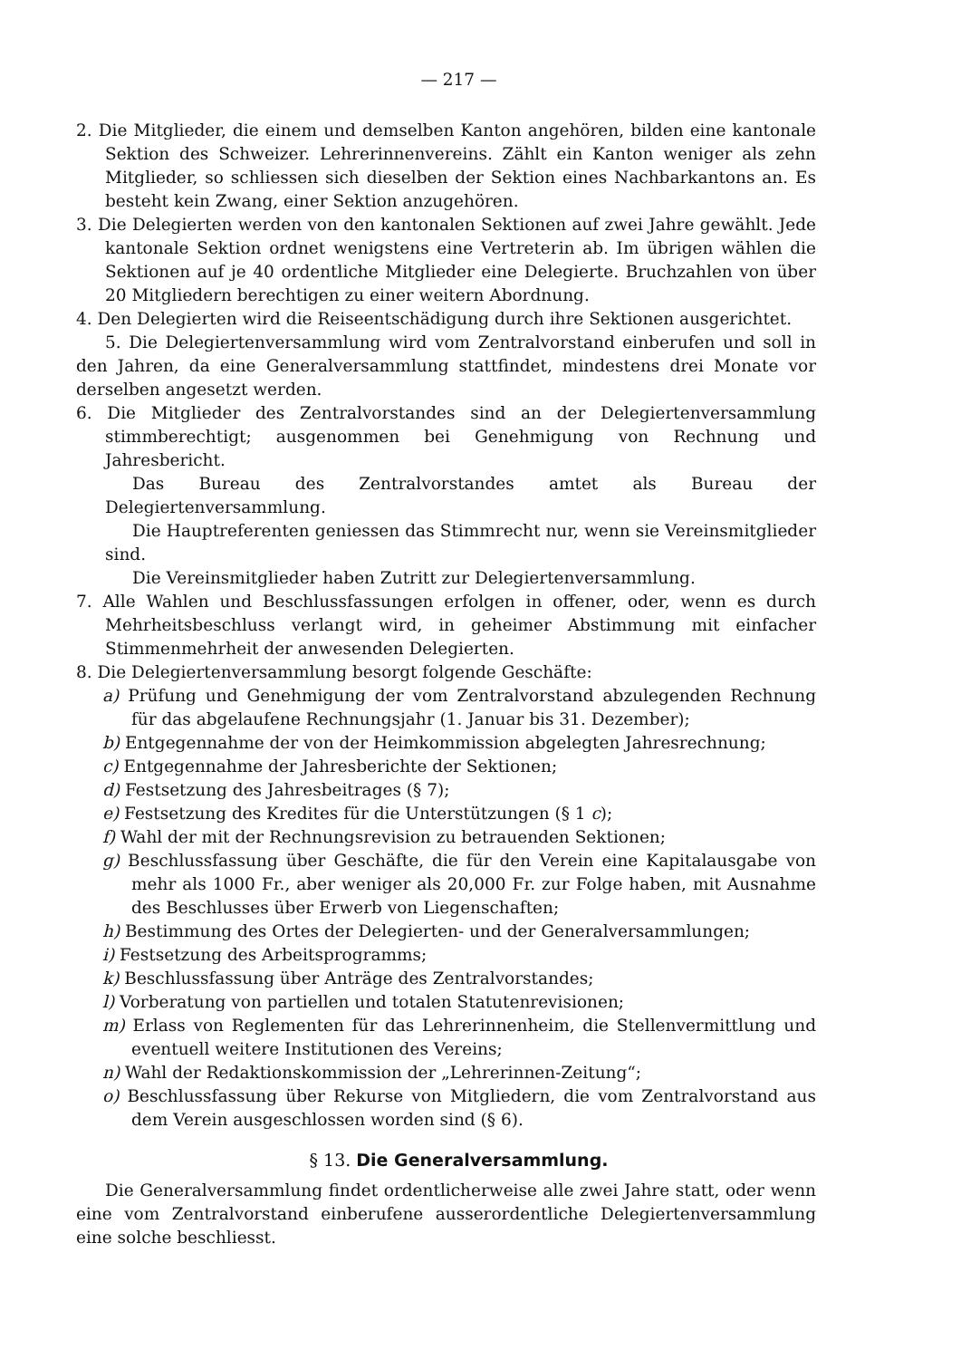— 217 —
2. Die Mitglieder, die einem und demselben Kanton angehören, bilden eine kantonale Sektion des Schweizer. Lehrerinnenvereins. Zählt ein Kanton weniger als zehn Mitglieder, so schliessen sich dieselben der Sektion eines Nachbarkantons an. Es besteht kein Zwang, einer Sektion anzugehören.
3. Die Delegierten werden von den kantonalen Sektionen auf zwei Jahre gewählt. Jede kantonale Sektion ordnet wenigstens eine Vertreterin ab. Im übrigen wählen die Sektionen auf je 40 ordentliche Mitglieder eine Delegierte. Bruchzahlen von über 20 Mitgliedern berechtigen zu einer weitern Abordnung.
4. Den Delegierten wird die Reiseentschädigung durch ihre Sektionen ausgerichtet.
5. Die Delegiertenversammlung wird vom Zentralvorstand einberufen und soll in den Jahren, da eine Generalversammlung stattfindet, mindestens drei Monate vor derselben angesetzt werden.
6. Die Mitglieder des Zentralvorstandes sind an der Delegiertenversammlung stimmberechtigt; ausgenommen bei Genehmigung von Rechnung und Jahresbericht.
Das Bureau des Zentralvorstandes amtet als Bureau der Delegiertenversammlung.
Die Hauptreferenten geniessen das Stimmrecht nur, wenn sie Vereinsmitglieder sind.
Die Vereinsmitglieder haben Zutritt zur Delegiertenversammlung.
7. Alle Wahlen und Beschlussfassungen erfolgen in offener, oder, wenn es durch Mehrheitsbeschluss verlangt wird, in geheimer Abstimmung mit einfacher Stimmenmehrheit der anwesenden Delegierten.
8. Die Delegiertenversammlung besorgt folgende Geschäfte:
a) Prüfung und Genehmigung der vom Zentralvorstand abzulegenden Rechnung für das abgelaufene Rechnungsjahr (1. Januar bis 31. Dezember);
b) Entgegennahme der von der Heimkommission abgelegten Jahresrechnung;
c) Entgegennahme der Jahresberichte der Sektionen;
d) Festsetzung des Jahresbeitrages (§ 7);
e) Festsetzung des Kredites für die Unterstützungen (§ 1 c);
f) Wahl der mit der Rechnungsrevision zu betrauenden Sektionen;
g) Beschlussfassung über Geschäfte, die für den Verein eine Kapitalausgabe von mehr als 1000 Fr., aber weniger als 20,000 Fr. zur Folge haben, mit Ausnahme des Beschlusses über Erwerb von Liegenschaften;
h) Bestimmung des Ortes der Delegierten- und der Generalversammlungen;
i) Festsetzung des Arbeitsprogramms;
k) Beschlussfassung über Anträge des Zentralvorstandes;
l) Vorberatung von partiellen und totalen Statutenrevisionen;
m) Erlass von Reglementen für das Lehrerinnenheim, die Stellenvermittlung und eventuell weitere Institutionen des Vereins;
n) Wahl der Redaktionskommission der „Lehrerinnen-Zeitung“;
o) Beschlussfassung über Rekurse von Mitgliedern, die vom Zentralvorstand aus dem Verein ausgeschlossen worden sind (§ 6).
§ 13. Die Generalversammlung.
Die Generalversammlung findet ordentlicherweise alle zwei Jahre statt, oder wenn eine vom Zentralvorstand einberufene ausserordentliche Delegiertenversammlung eine solche beschliesst.